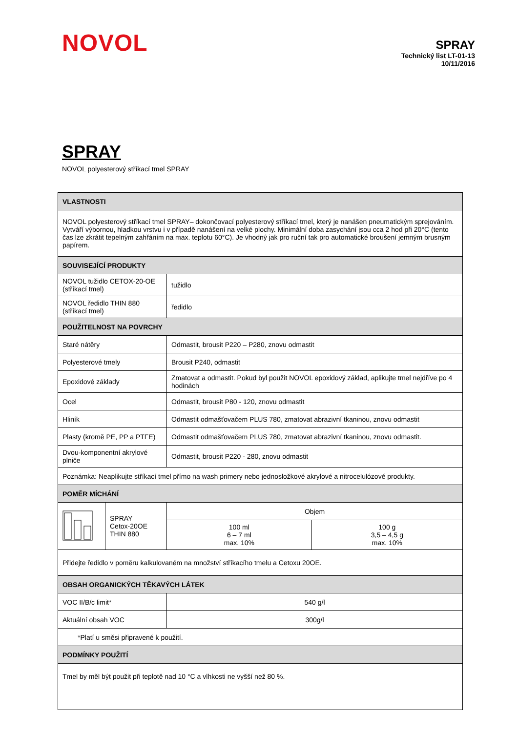NOVOL
SPRAY
Technický list LT-01-13
10/11/2016
SPRAY
NOVOL polyesterový stříkací tmel SPRAY
| VLASTNOSTI | | | |
| --- | --- | --- | --- |
| NOVOL polyesterový stříkací tmel SPRAY– dokončovací polyesterový stříkací tmel, který je nanášen pneumatickým sprejováním. Vytváří výbornou, hladkou vrstvu i v případě nanášení na velké plochy. Minimální doba zasychání jsou cca 2 hod při 20°C (tento čas lze zkrátit tepelným zahřáním na max. teplotu 60°C). Je vhodný jak pro ruční tak pro automatické broušení jemným brusným papírem. | | | |
| SOUVISEJÍCÍ PRODUKTY | | | |
| NOVOL tužidlo CETOX-20-OE (stříkací tmel) | | tužidlo | |
| NOVOL ředidlo THIN 880 (stříkací tmel) | | ředidlo | |
| POUŽITELNOST NA POVRCHY | | | |
| Staré nátěry | | Odmastit, brousit P220 – P280, znovu odmastit | |
| Polyesterové tmely | | Brousit P240, odmastit | |
| Epoxidové základy | | Zmatovat a odmastit. Pokud byl použit NOVOL epoxidový základ, aplikujte tmel nejdříve po 4 hodinách | |
| Ocel | | Odmastit, brousit P80 - 120, znovu odmastit | |
| Hliník | | Odmastit odmašťovačem PLUS 780, zmatovat abrazivní tkaninou, znovu odmastit | |
| Plasty (kromě PE, PP a PTFE) | | Odmastit odmašťovačem PLUS 780, zmatovat abrazivní tkaninou, znovu odmastit. | |
| Dvou-komponentní akrylové plniče | | Odmastit, brousit P220 - 280, znovu odmastit | |
| Poznámka: Neaplikujte stříkací tmel přímo na wash primery nebo jednosložkové akrylové a nitrocelulózové produkty. | | | |
| POMĚR MÍCHÁNÍ | | | |
| | SPRAY Cetox-20OE THIN 880 | Objem | |
| | | 100 ml 6 – 7 ml max. 10% | 100 g 3,5 – 4,5 g max. 10% |
| Přidejte ředidlo v poměru kalkulovaném na množství stříkacího tmelu a Cetoxu 20OE. | | | |
| OBSAH ORGANICKÝCH TĚKAVÝCH LÁTEK | | | |
| VOC II/B/c limit* | | 540 g/l | |
| Aktuální obsah VOC | | 300g/l | |
| *Platí u směsi připravené k použití. | | | |
| PODMÍNKY POUŽITÍ | | | |
| Tmel by měl být použit při teplotě nad 10 °C a vlhkosti ne vyšší než 80 %. | | | |